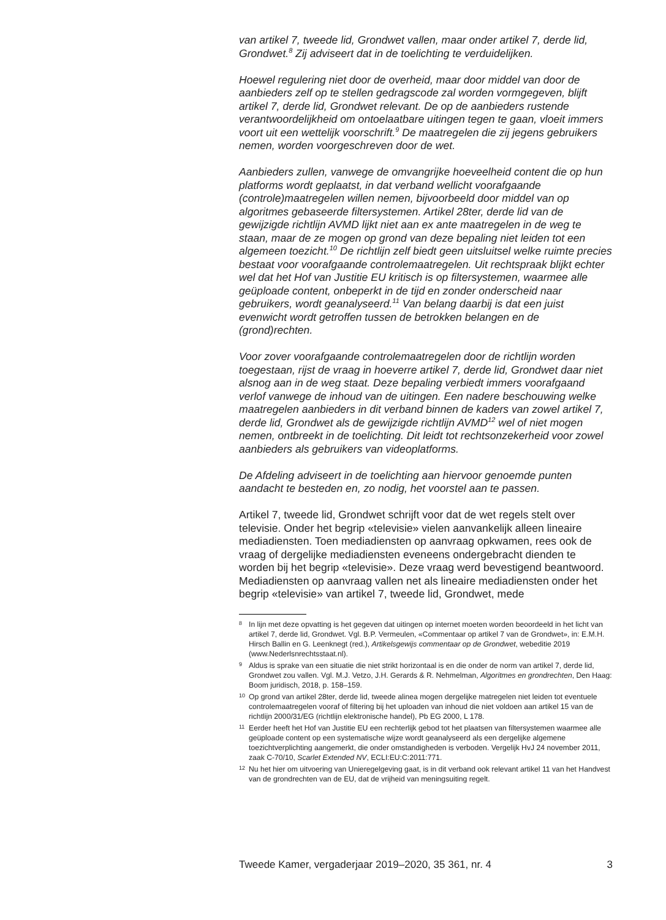van artikel 7, tweede lid, Grondwet vallen, maar onder artikel 7, derde lid, Grondwet.<sup>8</sup> Zij adviseert dat in de toelichting te verduidelijken.
Hoewel regulering niet door de overheid, maar door middel van door de aanbieders zelf op te stellen gedragscode zal worden vormgegeven, blijft artikel 7, derde lid, Grondwet relevant. De op de aanbieders rustende verantwoordelijkheid om ontoelaatbare uitingen tegen te gaan, vloeit immers voort uit een wettelijk voorschrift.<sup>9</sup> De maatregelen die zij jegens gebruikers nemen, worden voorgeschreven door de wet.
Aanbieders zullen, vanwege de omvangrijke hoeveelheid content die op hun platforms wordt geplaatst, in dat verband wellicht voorafgaande (controle)maatregelen willen nemen, bijvoorbeeld door middel van op algoritmes gebaseerde filtersystemen. Artikel 28ter, derde lid van de gewijzigde richtlijn AVMD lijkt niet aan ex ante maatregelen in de weg te staan, maar de ze mogen op grond van deze bepaling niet leiden tot een algemeen toezicht.<sup>10</sup> De richtlijn zelf biedt geen uitsluitsel welke ruimte precies bestaat voor voorafgaande controlemaatregelen. Uit rechtspraak blijkt echter wel dat het Hof van Justitie EU kritisch is op filtersystemen, waarmee alle geüploade content, onbeperkt in de tijd en zonder onderscheid naar gebruikers, wordt geanalyseerd.<sup>11</sup> Van belang daarbij is dat een juist evenwicht wordt getroffen tussen de betrokken belangen en de (grond)rechten.
Voor zover voorafgaande controlemaatregelen door de richtlijn worden toegestaan, rijst de vraag in hoeverre artikel 7, derde lid, Grondwet daar niet alsnog aan in de weg staat. Deze bepaling verbiedt immers voorafgaand verlof vanwege de inhoud van de uitingen. Een nadere beschouwing welke maatregelen aanbieders in dit verband binnen de kaders van zowel artikel 7, derde lid, Grondwet als de gewijzigde richtlijn AVMD<sup>12</sup> wel of niet mogen nemen, ontbreekt in de toelichting. Dit leidt tot rechtsonzekerheid voor zowel aanbieders als gebruikers van videoplatforms.
De Afdeling adviseert in de toelichting aan hiervoor genoemde punten aandacht te besteden en, zo nodig, het voorstel aan te passen.
Artikel 7, tweede lid, Grondwet schrijft voor dat de wet regels stelt over televisie. Onder het begrip «televisie» vielen aanvankelijk alleen lineaire mediadiensten. Toen mediadiensten op aanvraag opkwamen, rees ook de vraag of dergelijke mediadiensten eveneens ondergebracht dienden te worden bij het begrip «televisie». Deze vraag werd bevestigend beantwoord. Mediadiensten op aanvraag vallen net als lineaire mediadiensten onder het begrip «televisie» van artikel 7, tweede lid, Grondwet, mede
8 In lijn met deze opvatting is het gegeven dat uitingen op internet moeten worden beoordeeld in het licht van artikel 7, derde lid, Grondwet. Vgl. B.P. Vermeulen, «Commentaar op artikel 7 van de Grondwet», in: E.M.H. Hirsch Ballin en G. Leenknegt (red.), Artikelsgewijs commentaar op de Grondwet, webeditie 2019 (www.Nederlsnrechtsstaat.nl).
9 Aldus is sprake van een situatie die niet strikt horizontaal is en die onder de norm van artikel 7, derde lid, Grondwet zou vallen. Vgl. M.J. Vetzo, J.H. Gerards & R. Nehmelman, Algoritmes en grondrechten, Den Haag: Boom juridisch, 2018, p. 158–159.
10 Op grond van artikel 28ter, derde lid, tweede alinea mogen dergelijke matregelen niet leiden tot eventuele controlemaatregelen vooraf of filtering bij het uploaden van inhoud die niet voldoen aan artikel 15 van de richtlijn 2000/31/EG (richtlijn elektronische handel), Pb EG 2000, L 178.
11 Eerder heeft het Hof van Justitie EU een rechterlijk gebod tot het plaatsen van filtersystemen waarmee alle geüploade content op een systematische wijze wordt geanalyseerd als een dergelijke algemene toezichtverplichting aangemerkt, die onder omstandigheden is verboden. Vergelijk HvJ 24 november 2011, zaak C-70/10, Scarlet Extended NV, ECLI:EU:C:2011:771.
12 Nu het hier om uitvoering van Unieregelgeving gaat, is in dit verband ook relevant artikel 11 van het Handvest van de grondrechten van de EU, dat de vrijheid van meningsuiting regelt.
Tweede Kamer, vergaderjaar 2019–2020, 35 361, nr. 4 3